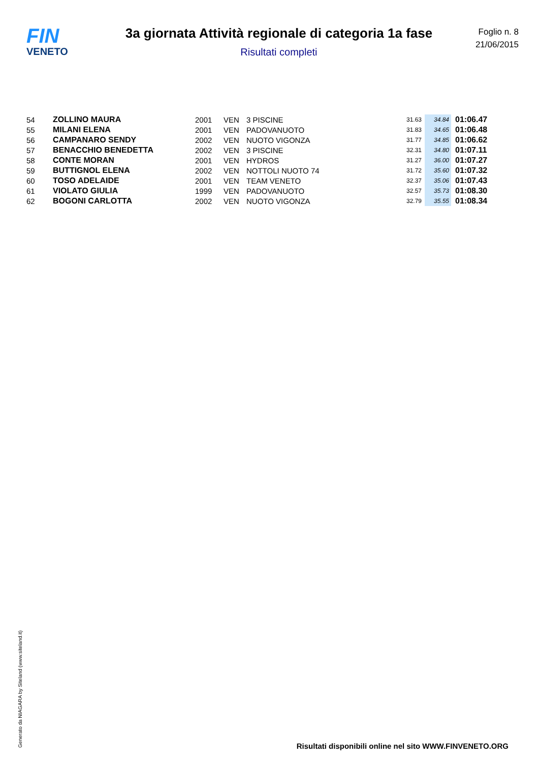FIN
VENETO
3a giornata Attività regionale di categoria 1a fase
Risultati completi
Foglio n. 8
21/06/2015
| 54 | ZOLLINO MAURA | 2001 | VEN | 3 PISCINE | 31.63 | 34.84 | 01:06.47 |
| 55 | MILANI ELENA | 2001 | VEN | PADOVANUOTO | 31.83 | 34.65 | 01:06.48 |
| 56 | CAMPANARO SENDY | 2002 | VEN | NUOTO VIGONZA | 31.77 | 34.85 | 01:06.62 |
| 57 | BENACCHIO BENEDETTA | 2002 | VEN | 3 PISCINE | 32.31 | 34.80 | 01:07.11 |
| 58 | CONTE MORAN | 2001 | VEN | HYDROS | 31.27 | 36.00 | 01:07.27 |
| 59 | BUTTIGNOL ELENA | 2002 | VEN | NOTTOLI NUOTO 74 | 31.72 | 35.60 | 01:07.32 |
| 60 | TOSO ADELAIDE | 2001 | VEN | TEAM VENETO | 32.37 | 35.06 | 01:07.43 |
| 61 | VIOLATO GIULIA | 1999 | VEN | PADOVANUOTO | 32.57 | 35.73 | 01:08.30 |
| 62 | BOGONI CARLOTTA | 2002 | VEN | NUOTO VIGONZA | 32.79 | 35.55 | 01:08.34 |
Generato da NIAGARA by Siteland (www.siteland.it)
Risultati disponibili online nel sito WWW.FINVENETO.ORG